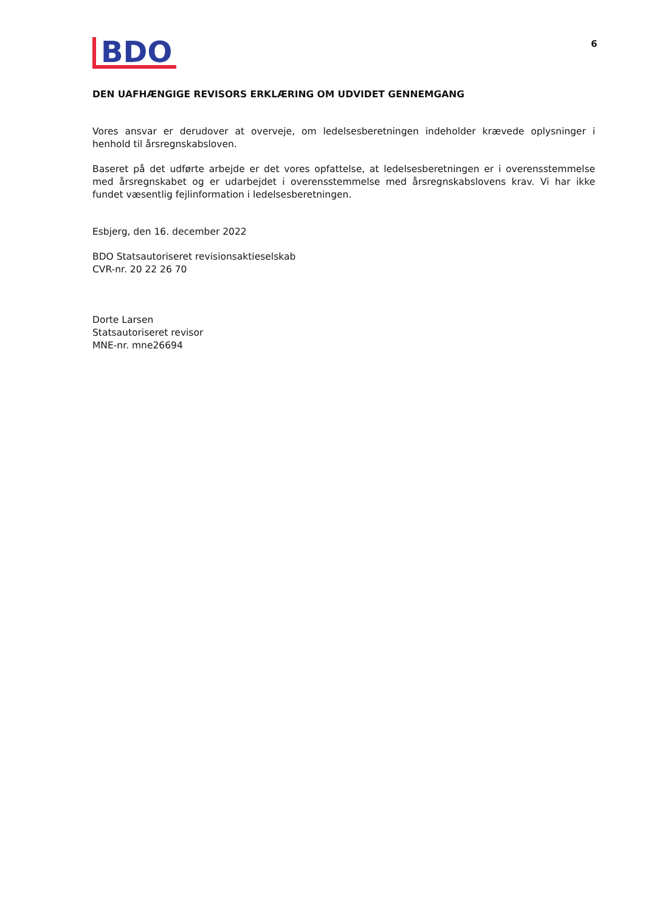BDO
6
DEN UAFHÆNGIGE REVISORS ERKLÆRING OM UDVIDET GENNEMGANG
Vores ansvar er derudover at overveje, om ledelsesberetningen indeholder krævede oplysninger i henhold til årsregnskabsloven.
Baseret på det udførte arbejde er det vores opfattelse, at ledelsesberetningen er i overensstemmelse med årsregnskabet og er udarbejdet i overensstemmelse med årsregnskabslovens krav. Vi har ikke fundet væsentlig fejlinformation i ledelsesberetningen.
Esbjerg, den 16. december 2022
BDO Statsautoriseret revisionsaktieselskab
CVR-nr. 20 22 26 70
Dorte Larsen
Statsautoriseret revisor
MNE-nr. mne26694